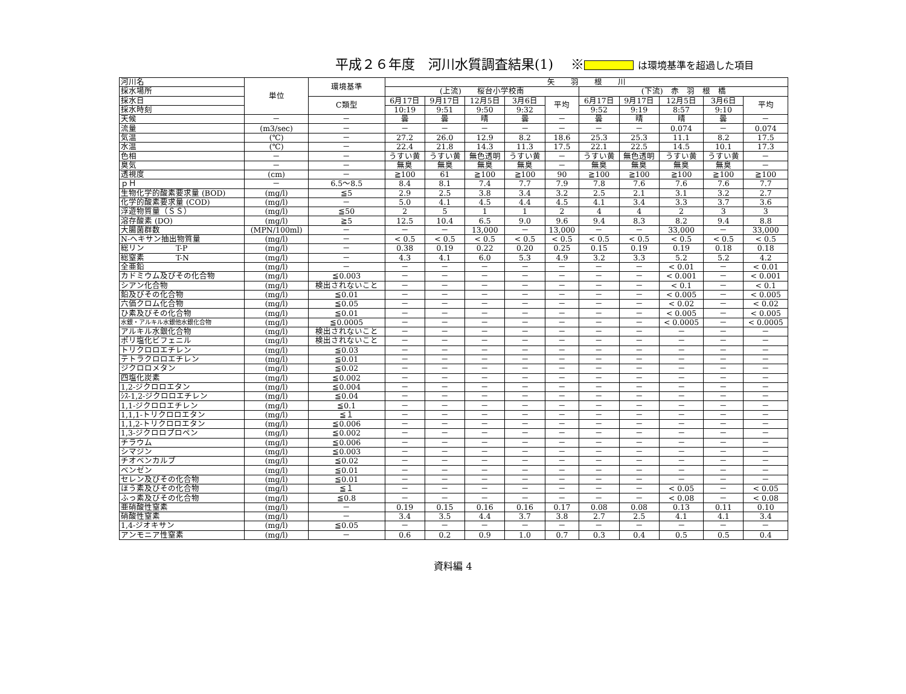平成２６年度　河川水質調査結果(1)　 ※ は環境基準を超過した項目
| 河川名 | 単位 | 環境基準 | 矢 羽 根 川 | | | | | | | | | |
| 採水場所 | | | (上流) 桜台小学校南 | | | | | (下流) 赤 羽 根 橋 | | | | |
| 採水日 | | C類型 | 6月17日 | 9月17日 | 12月5日 | 3月6日 | 平均 | 6月17日 | 9月17日 | 12月5日 | 3月6日 | 平均 |
| 採水時刻 | | | 10:19 | 9:51 | 9:50 | 9:32 | | 9:52 | 9:19 | 8:57 | 9:10 | |
| 天候 | － | － | 曇 | 曇 | 晴 | 曇 | － | 曇 | 晴 | 晴 | 曇 | － |
| 流量 | (m3/sec) | － | － | － | － | － | － | － | － | 0.074 | － | 0.074 |
| 気温 | (℃) | － | 27.2 | 26.0 | 12.9 | 8.2 | 18.6 | 25.3 | 25.3 | 11.1 | 8.2 | 17.5 |
| 水温 | (℃) | － | 22.4 | 21.8 | 14.3 | 11.3 | 17.5 | 22.1 | 22.5 | 14.5 | 10.1 | 17.3 |
| 色相 | － | － | うすい黄 | うすい黄 | 無色透明 | うすい黄 | － | うすい黄 | 無色透明 | うすい黄 | うすい黄 | － |
| 臭気 | － | － | 無臭 | 無臭 | 無臭 | 無臭 | － | 無臭 | 無臭 | 無臭 | 無臭 | － |
| 透視度 | (cm) | － | ≧100 | 61 | ≧100 | ≧100 | 90 | ≧100 | ≧100 | ≧100 | ≧100 | ≧100 |
| ｐＨ | － | 6.5～8.5 | 8.4 | 8.1 | 7.4 | 7.7 | 7.9 | 7.8 | 7.6 | 7.6 | 7.6 | 7.7 |
| 生物化学的酸素要求量 (BOD) | (mg/l) | ≦5 | 2.9 | 2.5 | 3.8 | 3.4 | 3.2 | 2.5 | 2.1 | 3.1 | 3.2 | 2.7 |
| 化学的酸素要求量 (COD) | (mg/l) | － | 5.0 | 4.1 | 4.5 | 4.4 | 4.5 | 4.1 | 3.4 | 3.3 | 3.7 | 3.6 |
| 浮遊物質量（ＳＳ） | (mg/l) | ≦50 | 2 | 5 | 1 | 1 | 2 | 4 | 4 | 2 | 3 | 3 |
| 溶存酸素 (DO) | (mg/l) | ≧5 | 12.5 | 10.4 | 6.5 | 9.0 | 9.6 | 9.4 | 8.3 | 8.2 | 9.4 | 8.8 |
| 大腸菌群数 | (MPN/100ml) | － | － | － | 13,000 | － | 13,000 | － | － | 33,000 | － | 33,000 |
| N-ヘキサン抽出物質量 | (mg/l) | － | < 0.5 | < 0.5 | < 0.5 | < 0.5 | < 0.5 | < 0.5 | < 0.5 | < 0.5 | < 0.5 | < 0.5 |
| 総リン T-P | (mg/l) | － | 0.38 | 0.19 | 0.22 | 0.20 | 0.25 | 0.15 | 0.19 | 0.19 | 0.18 | 0.18 |
| 総窒素 T-N | (mg/l) | － | 4.3 | 4.1 | 6.0 | 5.3 | 4.9 | 3.2 | 3.3 | 5.2 | 5.2 | 4.2 |
| 全亜鉛 | (mg/l) | － | － | － | － | － | － | － | － | < 0.01 | － | < 0.01 |
| カドミウム及びその化合物 | (mg/l) | ≦0.003 | － | － | － | － | － | － | － | < 0.001 | － | < 0.001 |
| シアン化合物 | (mg/l) | 検出されないこと | － | － | － | － | － | － | － | < 0.1 | － | < 0.1 |
| 鉛及びその化合物 | (mg/l) | ≦0.01 | － | － | － | － | － | － | － | < 0.005 | － | < 0.005 |
| 六価クロム化合物 | (mg/l) | ≦0.05 | － | － | － | － | － | － | － | < 0.02 | － | < 0.02 |
| ひ素及びその化合物 | (mg/l) | ≦0.01 | － | － | － | － | － | － | － | < 0.005 | － | < 0.005 |
| 水銀・アルキル水銀他水銀化合物 | (mg/l) | ≦0.0005 | － | － | － | － | － | － | － | < 0.0005 | － | < 0.0005 |
| アルキル水銀化合物 | (mg/l) | 検出されないこと | － | － | － | － | － | － | － | － | － | － |
| ポリ塩化ビフェニル | (mg/l) | 検出されないこと | － | － | － | － | － | － | － | － | － | － |
| トリクロロエチレン | (mg/l) | ≦0.03 | － | － | － | － | － | － | － | － | － | － |
| テトラクロロエチレン | (mg/l) | ≦0.01 | － | － | － | － | － | － | － | － | － | － |
| ジクロロメタン | (mg/l) | ≦0.02 | － | － | － | － | － | － | － | － | － | － |
| 四塩化炭素 | (mg/l) | ≦0.002 | － | － | － | － | － | － | － | － | － | － |
| 1,2-ジクロロエタン | (mg/l) | ≦0.004 | － | － | － | － | － | － | － | － | － | － |
| ｼｽ-1,2-ジクロロエチレン | (mg/l) | ≦0.04 | － | － | － | － | － | － | － | － | － | － |
| 1,1-ジクロロエチレン | (mg/l) | ≦0.1 | － | － | － | － | － | － | － | － | － | － |
| 1,1,1-トリクロロエタン | (mg/l) | ≦１ | － | － | － | － | － | － | － | － | － | － |
| 1,1,2-トリクロロエタン | (mg/l) | ≦0.006 | － | － | － | － | － | － | － | － | － | － |
| 1,3-ジクロロプロペン | (mg/l) | ≦0.002 | － | － | － | － | － | － | － | － | － | － |
| チラウム | (mg/l) | ≦0.006 | － | － | － | － | － | － | － | － | － | － |
| シマジン | (mg/l) | ≦0.003 | － | － | － | － | － | － | － | － | － | － |
| チオベンカルブ | (mg/l) | ≦0.02 | － | － | － | － | － | － | － | － | － | － |
| ベンゼン | (mg/l) | ≦0.01 | － | － | － | － | － | － | － | － | － | － |
| セレン及びその化合物 | (mg/l) | ≦0.01 | － | － | － | － | － | － | － | － | － | － |
| ほう素及びその化合物 | (mg/l) | ≦１ | － | － | － | － | － | － | － | < 0.05 | － | < 0.05 |
| ふっ素及びその化合物 | (mg/l) | ≦0.8 | － | － | － | － | － | － | － | < 0.08 | － | < 0.08 |
| 亜硝酸性窒素 | (mg/l) | － | 0.19 | 0.15 | 0.16 | 0.16 | 0.17 | 0.08 | 0.08 | 0.13 | 0.11 | 0.10 |
| 硝酸性窒素 | (mg/l) | － | 3.4 | 3.5 | 4.4 | 3.7 | 3.8 | 2.7 | 2.5 | 4.1 | 4.1 | 3.4 |
| 1,4-ジオキサン | (mg/l) | ≦0.05 | － | － | － | － | － | － | － | － | － | － |
| アンモニア性窒素 | (mg/l) | － | 0.6 | 0.2 | 0.9 | 1.0 | 0.7 | 0.3 | 0.4 | 0.5 | 0.5 | 0.4 |
資料編 4